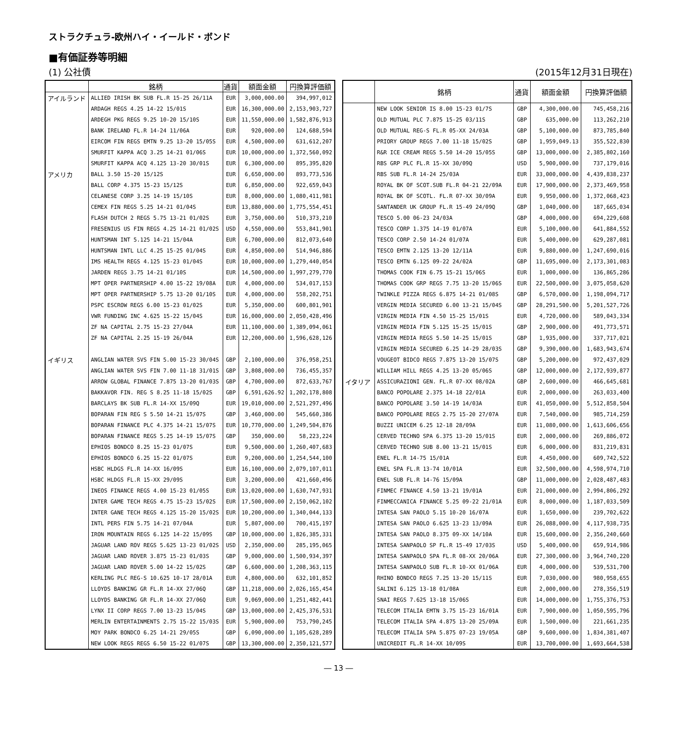ストラクチュラ-欧州ハイ・イールド・ボンド
■有価証券等明細
(1) 公社債 (2015年12月31日現在)
| | 銘柄 | 通貨 | 額面金額 | 円換算評価額 |
| --- | --- | --- | --- | --- |
| アイルランド | ALLIED IRISH BK SUB FL.R 15-25 26/11A | EUR | 3,000,000.00 | 394,997,012 |
| | ARDAGH REGS 4.25 14-22 15/01S | EUR | 16,300,000.00 | 2,153,903,727 |
| | ARDEGH PKG REGS 9.25 10-20 15/10S | EUR | 11,550,000.00 | 1,582,876,913 |
| | BANK IRELAND FL.R 14-24 11/06A | EUR | 920,000.00 | 124,688,594 |
| | EIRCOM FIN REGS EMTN 9.25 13-20 15/05S | EUR | 4,500,000.00 | 631,612,207 |
| | SMURFIT KAPPA ACQ 3.25 14-21 01/06S | EUR | 10,000,000.00 | 1,372,560,092 |
| | SMURFIT KAPPA ACQ 4.125 13-20 30/01S | EUR | 6,300,000.00 | 895,395,820 |
| アメリカ | BALL 3.50 15-20 15/12S | EUR | 6,650,000.00 | 893,773,536 |
| | BALL CORP 4.375 15-23 15/12S | EUR | 6,850,000.00 | 922,659,043 |
| | CELANESE CORP 3.25 14-19 15/10S | EUR | 8,000,000.00 | 1,080,411,981 |
| | CEMEX FIN REGS 5.25 14-21 01/04S | EUR | 13,880,000.00 | 1,775,554,451 |
| | FLASH DUTCH 2 REGS 5.75 13-21 01/02S | EUR | 3,750,000.00 | 510,373,210 |
| | FRESENIUS US FIN REGS 4.25 14-21 01/02S | USD | 4,550,000.00 | 553,841,901 |
| | HUNTSMAN INT 5.125 14-21 15/04A | EUR | 6,700,000.00 | 812,073,640 |
| | HUNTSMAN INTL LLC 4.25 15-25 01/04S | EUR | 4,850,000.00 | 514,946,886 |
| | IMS HEALTH REGS 4.125 15-23 01/04S | EUR | 10,000,000.00 | 1,279,440,054 |
| | JARDEN REGS 3.75 14-21 01/10S | EUR | 14,500,000.00 | 1,997,279,770 |
| | MPT OPER PARTNERSHIP 4.00 15-22 19/08A | EUR | 4,000,000.00 | 534,017,153 |
| | MPT OPER PARTNERSHIP 5.75 13-20 01/10S | EUR | 4,000,000.00 | 558,202,751 |
| | PSPC ESCROW REGS 6.00 15-23 01/02S | EUR | 5,350,000.00 | 600,801,901 |
| | VWR FUNDING INC 4.625 15-22 15/04S | EUR | 16,000,000.00 | 2,050,428,496 |
| | ZF NA CAPITAL 2.75 15-23 27/04A | EUR | 11,100,000.00 | 1,389,094,061 |
| | ZF NA CAPITAL 2.25 15-19 26/04A | EUR | 12,200,000.00 | 1,596,628,126 |
| イギリス | ANGLIAN WATER SVS FIN 5.00 15-23 30/04S | GBP | 2,100,000.00 | 376,958,251 |
| | ANGLIAN WATER SVS FIN 7.00 11-18 31/01S | GBP | 3,808,000.00 | 736,455,357 |
| | ARROW GLOBAL FINANCE 7.875 13-20 01/03S | GBP | 4,700,000.00 | 872,633,767 |
| | BAKKAVOR FIN. REG S 8.25 11-18 15/02S | GBP | 6,591,626.92 | 1,202,178,808 |
| | BARCLAYS BK SUB FL.R 14-XX 15/09Q | EUR | 19,010,000.00 | 2,521,297,496 |
| | BOPARAN FIN REG S 5.50 14-21 15/07S | GBP | 3,460,000.00 | 545,660,386 |
| | BOPARAN FINANCE PLC 4.375 14-21 15/07S | EUR | 10,770,000.00 | 1,249,504,876 |
| | BOPARAN FINANCE REGS 5.25 14-19 15/07S | GBP | 350,000.00 | 58,223,224 |
| | EPHIOS BONDCO 8.25 15-23 01/07S | EUR | 9,500,000.00 | 1,260,407,683 |
| | EPHIOS BONDCO 6.25 15-22 01/07S | EUR | 9,200,000.00 | 1,254,544,100 |
| | HSBC HLDGS FL.R 14-XX 16/09S | EUR | 16,100,000.00 | 2,079,107,011 |
| | HSBC HLDGS FL.R 15-XX 29/09S | EUR | 3,200,000.00 | 421,660,496 |
| | INEOS FINANCE REGS 4.00 15-23 01/05S | EUR | 13,020,000.00 | 1,630,747,931 |
| | INTER GAME TECH REGS 4.75 15-23 15/02S | EUR | 17,500,000.00 | 2,150,062,102 |
| | INTER GANE TECH REGS 4.125 15-20 15/02S | EUR | 10,200,000.00 | 1,340,044,133 |
| | INTL PERS FIN 5.75 14-21 07/04A | EUR | 5,807,000.00 | 700,415,197 |
| | IRON MOUNTAIN REGS 6.125 14-22 15/09S | GBP | 10,000,000.00 | 1,826,385,331 |
| | JAGUAR LAND ROV REGS 5.625 13-23 01/02S | USD | 2,350,000.00 | 285,195,065 |
| | JAGUAR LAND ROVER 3.875 15-23 01/03S | GBP | 9,000,000.00 | 1,500,934,397 |
| | JAGUAR LAND ROVER 5.00 14-22 15/02S | GBP | 6,600,000.00 | 1,208,363,115 |
| | KERLING PLC REG-S 10.625 10-17 28/01A | EUR | 4,800,000.00 | 632,101,852 |
| | LLOYDS BANKING GR FL.R 14-XX 27/06Q | GBP | 11,218,000.00 | 2,026,165,454 |
| | LLOYDS BANKING GR FL.R 14-XX 27/06Q | EUR | 9,069,000.00 | 1,251,482,441 |
| | LYNX II CORP REGS 7.00 13-23 15/04S | GBP | 13,000,000.00 | 2,425,376,531 |
| | MERLIN ENTERTAINMENTS 2.75 15-22 15/03S | EUR | 5,900,000.00 | 753,790,245 |
| | MOY PARK BONDCO 6.25 14-21 29/05S | GBP | 6,090,000.00 | 1,105,628,289 |
| | NEW LOOK REGS REGS 6.50 15-22 01/07S | GBP | 13,300,000.00 | 2,350,121,577 |
| | 銘柄 | 通貨 | 額面金額 | 円換算評価額 |
| --- | --- | --- | --- | --- |
| | NEW LOOK SENIOR IS 8.00 15-23 01/7S | GBP | 4,300,000.00 | 745,458,216 |
| | OLD MUTUAL PLC 7.875 15-25 03/11S | GBP | 635,000.00 | 113,262,210 |
| | OLD MUTUAL REG-S FL.R 05-XX 24/03A | GBP | 5,100,000.00 | 873,785,840 |
| | PRIORY GROUP REGS 7.00 11-18 15/02S | GBP | 1,959,049.13 | 355,522,830 |
| | R&R ICE CREAM REGS 5.50 14-20 15/05S | GBP | 13,000,000.00 | 2,385,802,160 |
| | RBS GRP PLC FL.R 15-XX 30/09Q | USD | 5,900,000.00 | 737,179,016 |
| | RBS SUB FL.R 14-24 25/03A | EUR | 33,000,000.00 | 4,439,838,237 |
| | ROYAL BK OF SCOT.SUB FL.R 04-21 22/09A | EUR | 17,900,000.00 | 2,373,469,958 |
| | ROYAL BK OF SCOTL. FL.R 07-XX 30/09A | EUR | 9,950,000.00 | 1,372,068,423 |
| | SANTANDER UK GROUP FL.R 15-49 24/09Q | GBP | 1,040,000.00 | 187,665,034 |
| | TESCO 5.00 06-23 24/03A | GBP | 4,000,000.00 | 694,229,608 |
| | TESCO CORP 1.375 14-19 01/07A | EUR | 5,100,000.00 | 641,884,552 |
| | TESCO CORP 2.50 14-24 01/07A | EUR | 5,400,000.00 | 629,287,081 |
| | TESCO EMTN 2.125 13-20 12/11A | EUR | 9,880,000.00 | 1,247,690,016 |
| | TESCO EMTN 6.125 09-22 24/02A | GBP | 11,695,000.00 | 2,173,301,083 |
| | THOMAS COOK FIN 6.75 15-21 15/06S | EUR | 1,000,000.00 | 136,865,286 |
| | THOMAS COOK GRP REGS 7.75 13-20 15/06S | EUR | 22,500,000.00 | 3,075,058,620 |
| | TWINKLE PIZZA REGS 6.875 14-21 01/08S | GBP | 6,570,000.00 | 1,198,094,717 |
| | VERGIN MEDIA SECURED 6.00 13-21 15/04S | GBP | 28,291,500.00 | 5,201,527,726 |
| | VIRGIN MEDIA FIN 4.50 15-25 15/01S | EUR | 4,720,000.00 | 589,043,334 |
| | VIRGIN MEDIA FIN 5.125 15-25 15/01S | GBP | 2,900,000.00 | 491,773,571 |
| | VIRGIN MEDIA REGS 5.50 14-25 15/01S | GBP | 1,935,000.00 | 337,717,021 |
| | VIRGIN MEDIA SECURED 6.25 14-29 28/03S | GBP | 9,390,000.00 | 1,683,943,674 |
| | VOUGEOT BIDCO REGS 7.875 13-20 15/07S | GBP | 5,200,000.00 | 972,437,029 |
| | WILLIAM HILL REGS 4.25 13-20 05/06S | GBP | 12,000,000.00 | 2,172,939,877 |
| イタリア | ASSICURAZIONI GEN. FL.R 07-XX 08/02A | GBP | 2,600,000.00 | 466,645,681 |
| | BANCO POPOLARE 2.375 14-18 22/01A | EUR | 2,000,000.00 | 263,033,400 |
| | BANCO POPOLARE 3.50 14-19 14/03A | EUR | 41,050,000.00 | 5,512,858,504 |
| | BANCO POPOLARE REGS 2.75 15-20 27/07A | EUR | 7,540,000.00 | 985,714,259 |
| | BUZZI UNICEM 6.25 12-18 28/09A | EUR | 11,080,000.00 | 1,613,606,656 |
| | CERVED TECHNO SPA 6.375 13-20 15/01S | EUR | 2,000,000.00 | 269,886,072 |
| | CERVED TECHNO SUB 8.00 13-21 15/01S | EUR | 6,000,000.00 | 831,219,831 |
| | ENEL FL.R 14-75 15/01A | EUR | 4,450,000.00 | 609,742,522 |
| | ENEL SPA FL.R 13-74 10/01A | EUR | 32,500,000.00 | 4,598,974,710 |
| | ENEL SUB FL.R 14-76 15/09A | GBP | 11,000,000.00 | 2,028,487,483 |
| | FINMEC FINANCE 4.50 13-21 19/01A | EUR | 21,000,000.00 | 2,994,806,292 |
| | FINMECCANICA FINANCE 5.25 09-22 21/01A | EUR | 8,000,000.00 | 1,187,033,509 |
| | INTESA SAN PAOLO 5.15 10-20 16/07A | EUR | 1,650,000.00 | 239,702,622 |
| | INTESA SAN PAOLO 6.625 13-23 13/09A | EUR | 26,088,000.00 | 4,117,938,735 |
| | INTESA SAN PAOLO 8.375 09-XX 14/10A | EUR | 15,600,000.00 | 2,356,240,660 |
| | INTESA SANPAOLO SP FL.R 15-49 17/03S | USD | 5,400,000.00 | 659,914,986 |
| | INTESA SANPAOLO SPA FL.R 08-XX 20/06A | EUR | 27,300,000.00 | 3,964,740,220 |
| | INTESA SANPAOLO SUB FL.R 10-XX 01/06A | EUR | 4,000,000.00 | 539,531,700 |
| | RHINO BONDCO REGS 7.25 13-20 15/11S | EUR | 7,030,000.00 | 980,958,655 |
| | SALINI 6.125 13-18 01/08A | EUR | 2,000,000.00 | 278,356,519 |
| | SNAI REGS 7.625 13-18 15/06S | EUR | 14,000,000.00 | 1,755,376,753 |
| | TELECOM ITALIA EMTN 3.75 15-23 16/01A | EUR | 7,900,000.00 | 1,050,595,796 |
| | TELECOM ITALIA SPA 4.875 13-20 25/09A | EUR | 1,500,000.00 | 221,661,235 |
| | TELECOM ITALIA SPA 5.875 07-23 19/05A | GBP | 9,600,000.00 | 1,834,381,407 |
| | UNICREDIT FL.R 14-XX 10/09S | EUR | 13,700,000.00 | 1,693,664,538 |
― 13 ―